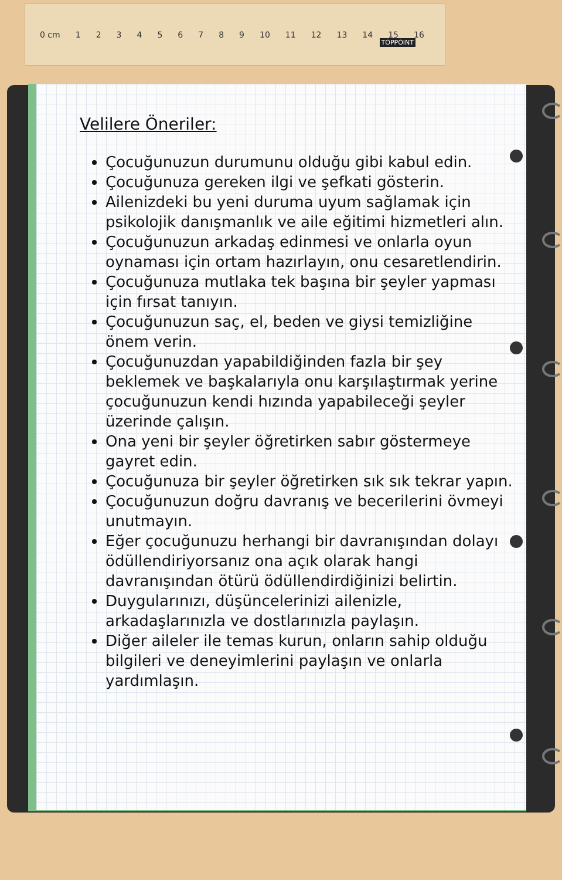0 cm 123456789 10 11 12 13 14 15 16
TOPPOINT
Velilere Öneriler:
Çocuğunuzun durumunu olduğu gibi kabul edin.
Çocuğunuza gereken ilgi ve şefkati gösterin.
Ailenizdeki bu yeni duruma uyum sağlamak için psikolojik danışmanlık ve aile eğitimi hizmetleri alın.
Çocuğunuzun arkadaş edinmesi ve onlarla oyun oynaması için ortam hazırlayın, onu cesaretlendirin.
Çocuğunuza mutlaka tek başına bir şeyler yapması için fırsat tanıyın.
Çocuğunuzun saç, el, beden ve giysi temizliğine önem verin.
Çocuğunuzdan yapabildiğinden fazla bir şey beklemek ve başkalarıyla onu karşılaştırmak yerine çocuğunuzun kendi hızında yapabileceği şeyler üzerinde çalışın.
Ona yeni bir şeyler öğretirken sabır göstermeye gayret edin.
Çocuğunuza bir şeyler öğretirken sık sık tekrar yapın.
Çocuğunuzun doğru davranış ve becerilerini övmeyi unutmayın.
Eğer çocuğunuzu herhangi bir davranışından dolayı ödüllendiriyorsanız ona açık olarak hangi davranışından ötürü ödüllendirdiğinizi belirtin.
Duygularınızı, düşüncelerinizi ailenizle, arkadaşlarınızla ve dostlarınızla paylaşın.
Diğer aileler ile temas kurun, onların sahip olduğu bilgileri ve deneyimlerini paylaşın ve onlarla yardımlaşın.